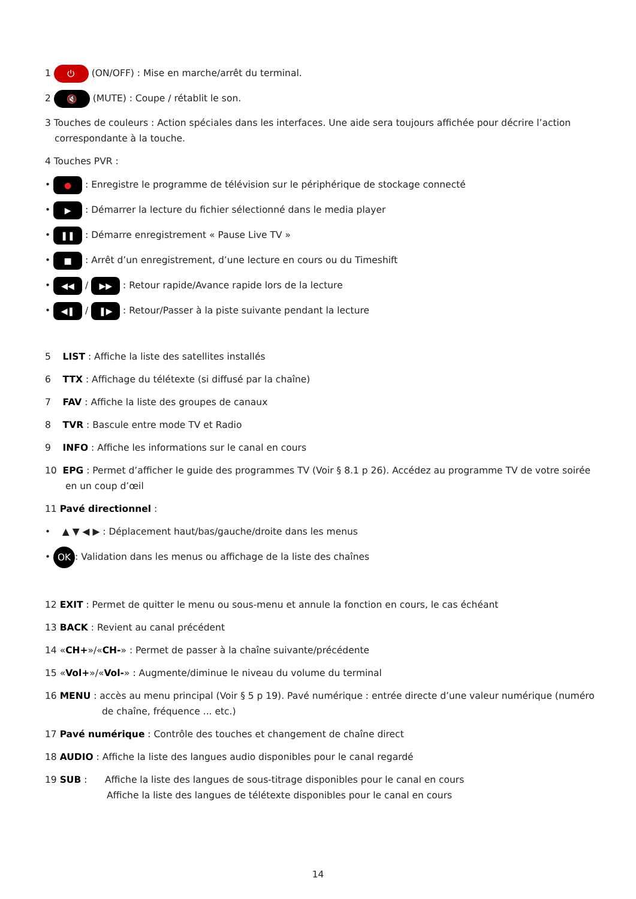1 ⏻ (ON/OFF) : Mise en marche/arrêt du terminal.
2 🔇 (MUTE) : Coupe / rétablit le son.
3 Touches de couleurs : Action spéciales dans les interfaces. Une aide sera toujours affichée pour décrire l’action correspondante à la touche.
4 Touches PVR :
• ● : Enregistre le programme de télévision sur le périphérique de stockage connecté
• ▶ : Démarrer la lecture du fichier sélectionné dans le media player
• ❚❚ : Démarre enregistrement « Pause Live TV »
• ■ : Arrêt d’un enregistrement, d’une lecture en cours ou du Timeshift
• ◀◀ / ▶▶ : Retour rapide/Avance rapide lors de la lecture
• ◀❚ / ❚▶ : Retour/Passer à la piste suivante pendant la lecture
5 LIST : Affiche la liste des satellites installés
6 TTX : Affichage du télétexte (si diffusé par la chaîne)
7 FAV : Affiche la liste des groupes de canaux
8 TVR : Bascule entre mode TV et Radio
9 INFO : Affiche les informations sur le canal en cours
10 EPG : Permet d’afficher le guide des programmes TV (Voir § 8.1 p 26). Accédez au programme TV de votre soirée en un coup d’œil
11 Pavé directionnel :
• ▲ ▼ ◀ ▶ : Déplacement haut/bas/gauche/droite dans les menus
• OK: Validation dans les menus ou affichage de la liste des chaînes
12 EXIT : Permet de quitter le menu ou sous-menu et annule la fonction en cours, le cas échéant
13 BACK : Revient au canal précédent
14 «CH+»/«CH-» : Permet de passer à la chaîne suivante/précédente
15 «Vol+»/«Vol-» : Augmente/diminue le niveau du volume du terminal
16 MENU : accès au menu principal (Voir § 5 p 19). Pavé numérique : entrée directe d’une valeur numérique (numéro de chaîne, fréquence ... etc.)
17 Pavé numérique : Contrôle des touches et changement de chaîne direct
18 AUDIO : Affiche la liste des langues audio disponibles pour le canal regardé
19 SUB : Affiche la liste des langues de sous-titrage disponibles pour le canal en cours
Affiche la liste des langues de télétexte disponibles pour le canal en cours
14